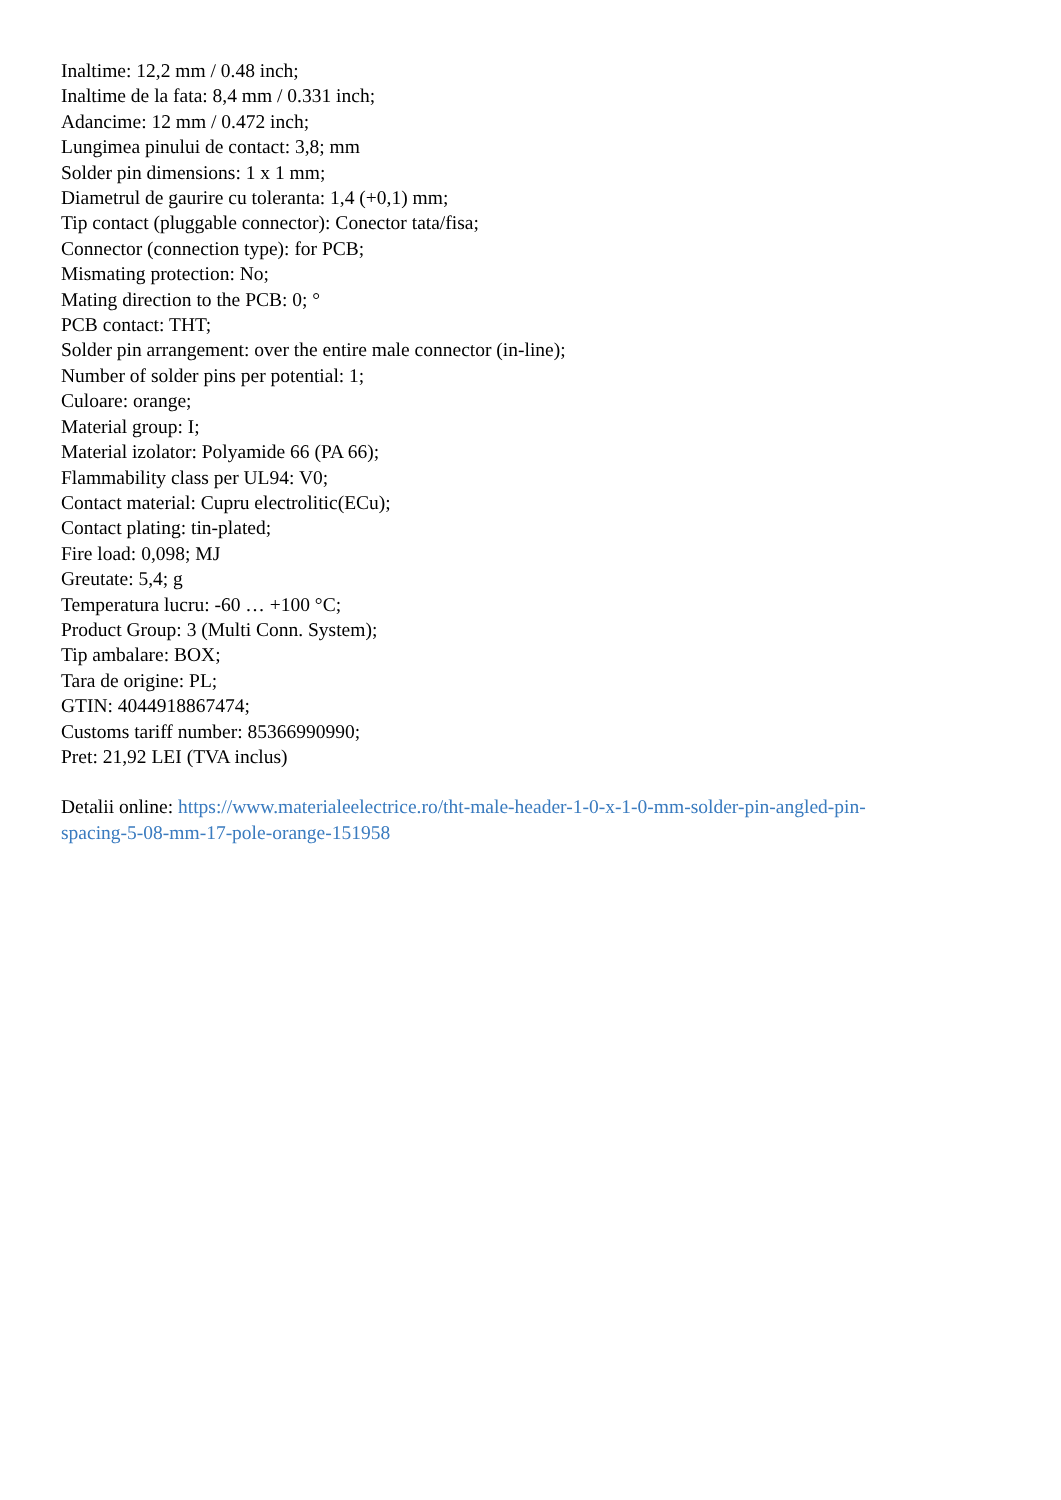Inaltime: 12,2 mm / 0.48 inch;
Inaltime de la fata: 8,4 mm / 0.331 inch;
Adancime: 12 mm / 0.472 inch;
Lungimea pinului de contact: 3,8; mm
Solder pin dimensions: 1 x 1 mm;
Diametrul de gaurire cu toleranta: 1,4 (+0,1) mm;
Tip contact (pluggable connector): Conector tata/fisa;
Connector (connection type): for PCB;
Mismating protection: No;
Mating direction to the PCB: 0; °
PCB contact: THT;
Solder pin arrangement: over the entire male connector (in-line);
Number of solder pins per potential: 1;
Culoare: orange;
Material group: I;
Material izolator: Polyamide 66 (PA 66);
Flammability class per UL94: V0;
Contact material: Cupru electrolitic(ECu);
Contact plating: tin-plated;
Fire load: 0,098; MJ
Greutate: 5,4; g
Temperatura lucru: -60 … +100 °C;
Product Group: 3 (Multi Conn. System);
Tip ambalare: BOX;
Tara de origine: PL;
GTIN: 4044918867474;
Customs tariff number: 85366990990;
Pret: 21,92 LEI (TVA inclus)
Detalii online: https://www.materialeelectrice.ro/tht-male-header-1-0-x-1-0-mm-solder-pin-angled-pin-
spacing-5-08-mm-17-pole-orange-151958